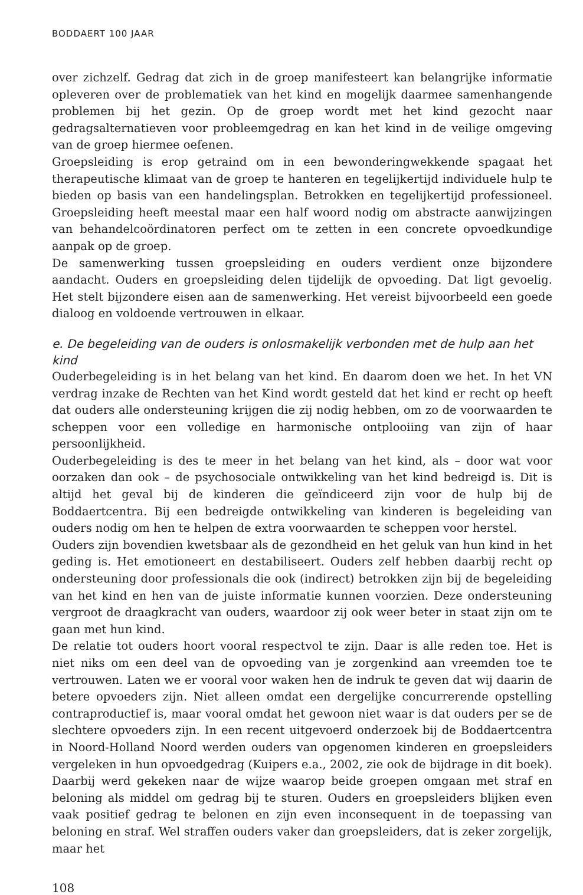BODDAERT 100 JAAR
over zichzelf. Gedrag dat zich in de groep manifesteert kan belangrijke informatie opleveren over de problematiek van het kind en mogelijk daarmee samenhangende problemen bij het gezin. Op de groep wordt met het kind gezocht naar gedragsalternatieven voor probleemgedrag en kan het kind in de veilige omgeving van de groep hiermee oefenen.
Groepsleiding is erop getraind om in een bewonderingwekkende spagaat het therapeutische klimaat van de groep te hanteren en tegelijkertijd individuele hulp te bieden op basis van een handelingsplan. Betrokken en tegelijkertijd professioneel. Groepsleiding heeft meestal maar een half woord nodig om abstracte aanwijzingen van behandelcoördinatoren perfect om te zetten in een concrete opvoedkundige aanpak op de groep.
De samenwerking tussen groepsleiding en ouders verdient onze bijzondere aandacht. Ouders en groepsleiding delen tijdelijk de opvoeding. Dat ligt gevoelig. Het stelt bijzondere eisen aan de samenwerking. Het vereist bijvoorbeeld een goede dialoog en voldoende vertrouwen in elkaar.
e. De begeleiding van de ouders is onlosmakelijk verbonden met de hulp aan het kind
Ouderbegeleiding is in het belang van het kind. En daarom doen we het. In het VN verdrag inzake de Rechten van het Kind wordt gesteld dat het kind er recht op heeft dat ouders alle ondersteuning krijgen die zij nodig hebben, om zo de voorwaarden te scheppen voor een volledige en harmonische ontplooiing van zijn of haar persoonlijkheid.
Ouderbegeleiding is des te meer in het belang van het kind, als – door wat voor oorzaken dan ook – de psychosociale ontwikkeling van het kind bedreigd is. Dit is altijd het geval bij de kinderen die geïndiceerd zijn voor de hulp bij de Boddaertcentra. Bij een bedreigde ontwikkeling van kinderen is begeleiding van ouders nodig om hen te helpen de extra voorwaarden te scheppen voor herstel.
Ouders zijn bovendien kwetsbaar als de gezondheid en het geluk van hun kind in het geding is. Het emotioneert en destabiliseert. Ouders zelf hebben daarbij recht op ondersteuning door professionals die ook (indirect) betrokken zijn bij de begeleiding van het kind en hen van de juiste informatie kunnen voorzien. Deze ondersteuning vergroot de draagkracht van ouders, waardoor zij ook weer beter in staat zijn om te gaan met hun kind.
De relatie tot ouders hoort vooral respectvol te zijn. Daar is alle reden toe. Het is niet niks om een deel van de opvoeding van je zorgenkind aan vreemden toe te vertrouwen. Laten we er vooral voor waken hen de indruk te geven dat wij daarin de betere opvoeders zijn. Niet alleen omdat een dergelijke concurrerende opstelling contraproductief is, maar vooral omdat het gewoon niet waar is dat ouders per se de slechtere opvoeders zijn. In een recent uitgevoerd onderzoek bij de Boddaertcentra in Noord-Holland Noord werden ouders van opgenomen kinderen en groepsleiders vergeleken in hun opvoedgedrag (Kuipers e.a., 2002, zie ook de bijdrage in dit boek). Daarbij werd gekeken naar de wijze waarop beide groepen omgaan met straf en beloning als middel om gedrag bij te sturen. Ouders en groepsleiders blijken even vaak positief gedrag te belonen en zijn even inconsequent in de toepassing van beloning en straf. Wel straffen ouders vaker dan groepsleiders, dat is zeker zorgelijk, maar het
108